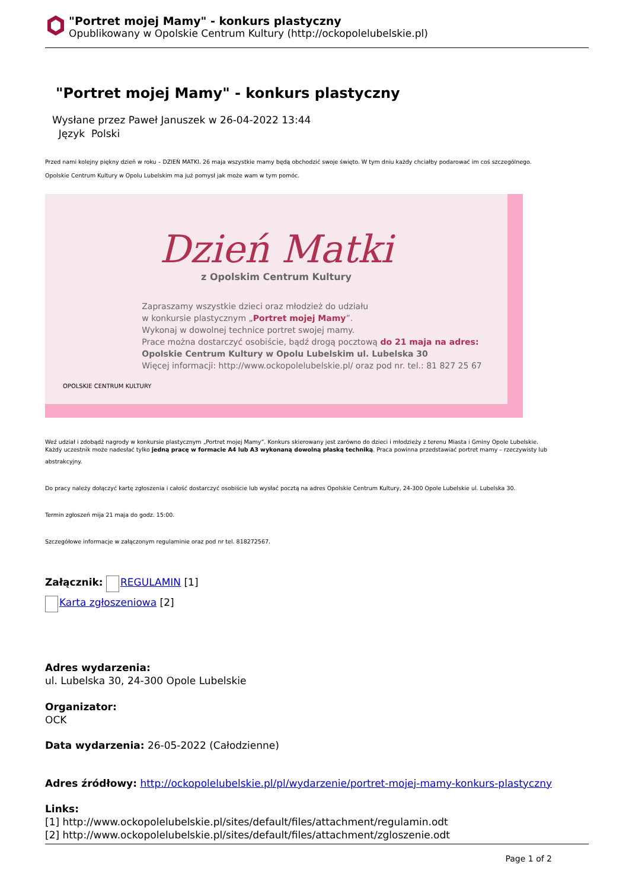"Portret mojej Mamy" - konkurs plastyczny
Opublikowany w Opolskie Centrum Kultury (http://ockopolelubelskie.pl)
"Portret mojej Mamy" - konkurs plastyczny
Wysłane przez Paweł Januszek w 26-04-2022 13:44
Język Polski
Przed nami kolejny piękny dzień w roku – DZIEŃ MATKI. 26 maja wszystkie mamy będą obchodzić swoje święto. W tym dniu każdy chciałby podarować im coś szczególnego.
Opolskie Centrum Kultury w Opolu Lubelskim ma już pomysł jak może wam w tym pomóc.
Dzień Matki
z Opolskim Centrum Kultury
Zapraszamy wszystkie dzieci oraz młodzież do udziału
w konkursie plastycznym „Portret mojej Mamy”.
Wykonaj w dowolnej technice portret swojej mamy.
Prace można dostarczyć osobiście, bądź drogą pocztową do 21 maja na adres:
Opolskie Centrum Kultury w Opolu Lubelskim ul. Lubelska 30
Więcej informacji: http://www.ockopolelubelskie.pl/ oraz pod nr. tel.: 81 827 25 67
OPOLSKIE CENTRUM KULTURY
Weź udział i zdobądź nagrody w konkursie plastycznym „Portret mojej Mamy”. Konkurs skierowany jest zarówno do dzieci i młodzieży z terenu Miasta i Gminy Opole Lubelskie.
Każdy uczestnik może nadesłać tylko jedną pracę w formacie A4 lub A3 wykonaną dowolną płaską techniką. Praca powinna przedstawiać portret mamy – rzeczywisty lub
abstrakcyjny.
Do pracy należy dołączyć kartę zgłoszenia i całość dostarczyć osobiście lub wysłać pocztą na adres Opolskie Centrum Kultury, 24-300 Opole Lubelskie ul. Lubelska 30.
Termin zgłoszeń mija 21 maja do godz. 15:00.
Szczegółowe informacje w załączonym regulaminie oraz pod nr tel. 818272567.
Załącznik: REGULAMIN [1]
Karta zgłoszeniowa [2]
Adres wydarzenia:
ul. Lubelska 30, 24-300 Opole Lubelskie
Organizator:
OCK
Data wydarzenia: 26-05-2022 (Całodzienne)
Adres źródłowy: http://ockopolelubelskie.pl/pl/wydarzenie/portret-mojej-mamy-konkurs-plastyczny
Links:
[1] http://www.ockopolelubelskie.pl/sites/default/files/attachment/regulamin.odt
[2] http://www.ockopolelubelskie.pl/sites/default/files/attachment/zgloszenie.odt
Page 1 of 2